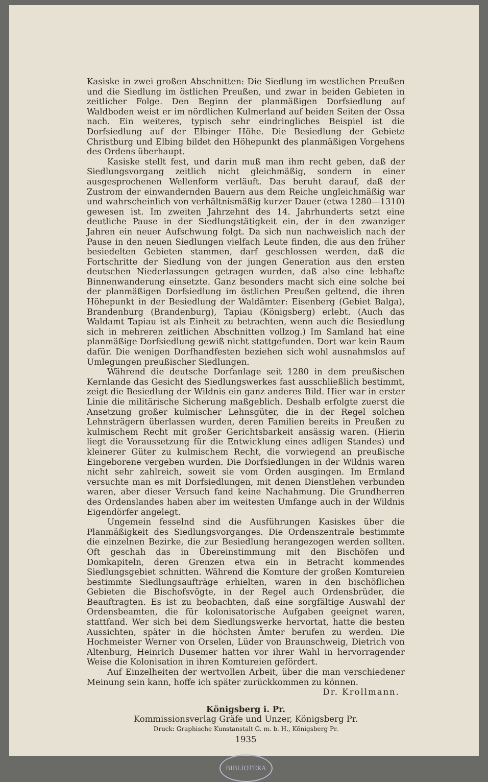Kasiske in zwei großen Abschnitten: Die Siedlung im westlichen Preußen und die Siedlung im östlichen Preußen, und zwar in beiden Gebieten in zeitlicher Folge. Den Beginn der planmäßigen Dorfsiedlung auf Waldboden weist er im nördlichen Kulmerland auf beiden Seiten der Ossa nach. Ein weiteres, typisch sehr eindringliches Beispiel ist die Dorfsiedlung auf der Elbinger Höhe. Die Besiedlung der Gebiete Christburg und Elbing bildet den Höhepunkt des planmäßigen Vorgehens des Ordens überhaupt.
Kasiske stellt fest, und darin muß man ihm recht geben, daß der Siedlungsvorgang zeitlich nicht gleichmäßig, sondern in einer ausgesprochenen Wellenform verläuft. Das beruht darauf, daß der Zustrom der einwandernden Bauern aus dem Reiche ungleichmäßig war und wahrscheinlich von verhältnismäßig kurzer Dauer (etwa 1280—1310) gewesen ist. Im zweiten Jahrzehnt des 14. Jahrhunderts setzt eine deutliche Pause in der Siedlungstätigkeit ein, der in den zwanziger Jahren ein neuer Aufschwung folgt. Da sich nun nachweislich nach der Pause in den neuen Siedlungen vielfach Leute finden, die aus den früher besiedelten Gebieten stammen, darf geschlossen werden, daß die Fortschritte der Siedlung von der jungen Generation aus den ersten deutschen Niederlassungen getragen wurden, daß also eine lebhafte Binnenwanderung einsetzte. Ganz besonders macht sich eine solche bei der planmäßigen Dorfsiedlung im östlichen Preußen geltend, die ihren Höhepunkt in der Besiedlung der Waldämter: Eisenberg (Gebiet Balga), Brandenburg (Brandenburg), Tapiau (Königsberg) erlebt. (Auch das Waldamt Tapiau ist als Einheit zu betrachten, wenn auch die Besiedlung sich in mehreren zeitlichen Abschnitten vollzog.) Im Samland hat eine planmäßige Dorfsiedlung gewiß nicht stattgefunden. Dort war kein Raum dafür. Die wenigen Dorfhandfesten beziehen sich wohl ausnahmslos auf Umlegungen preußischer Siedlungen.
Während die deutsche Dorfanlage seit 1280 in dem preußischen Kernlande das Gesicht des Siedlungswerkes fast ausschließlich bestimmt, zeigt die Besiedlung der Wildnis ein ganz anderes Bild. Hier war in erster Linie die militärische Sicherung maßgeblich. Deshalb erfolgte zuerst die Ansetzung großer kulmischer Lehnsgüter, die in der Regel solchen Lehnsträgern überlassen wurden, deren Familien bereits in Preußen zu kulmischem Recht mit großer Gerichtsbarkeit ansässig waren. (Hierin liegt die Voraussetzung für die Entwicklung eines adligen Standes) und kleinerer Güter zu kulmischem Recht, die vorwiegend an preußische Eingeborene vergeben wurden. Die Dorfsiedlungen in der Wildnis waren nicht sehr zahlreich, soweit sie vom Orden ausgingen. Im Ermland versuchte man es mit Dorfsiedlungen, mit denen Dienstlehen verbunden waren, aber dieser Versuch fand keine Nachahmung. Die Grundherren des Ordenslandes haben aber im weitesten Umfange auch in der Wildnis Eigendörfer angelegt.
Ungemein fesselnd sind die Ausführungen Kasiskes über die Planmäßigkeit des Siedlungsvorganges. Die Ordenszentrale bestimmte die einzelnen Bezirke, die zur Besiedlung herangezogen werden sollten. Oft geschah das in Übereinstimmung mit den Bischöfen und Domkapiteln, deren Grenzen etwa ein in Betracht kommendes Siedlungsgebiet schnitten. Während die Komture der großen Komtureien bestimmte Siedlungsaufträge erhielten, waren in den bischöflichen Gebieten die Bischofsvögte, in der Regel auch Ordensbrüder, die Beauftragten. Es ist zu beobachten, daß eine sorgfältige Auswahl der Ordensbeamten, die für kolonisatorische Aufgaben geeignet waren, stattfand. Wer sich bei dem Siedlungswerke hervortat, hatte die besten Aussichten, später in die höchsten Ämter berufen zu werden. Die Hochmeister Werner von Orselen, Lüder von Braunschweig, Dietrich von Altenburg, Heinrich Dusemer hatten vor ihrer Wahl in hervorragender Weise die Kolonisation in ihren Komtureien gefördert.
Auf Einzelheiten der wertvollen Arbeit, über die man verschiedener Meinung sein kann, hoffe ich später zurückkommen zu können.
Dr. Krollmann.
Königsberg i. Pr.
Kommissionsverlag Gräfe und Unzer, Königsberg Pr.
Druck: Graphische Kunstanstalt G. m. b. H., Königsberg Pr.
1935
BIBLIOTEKA